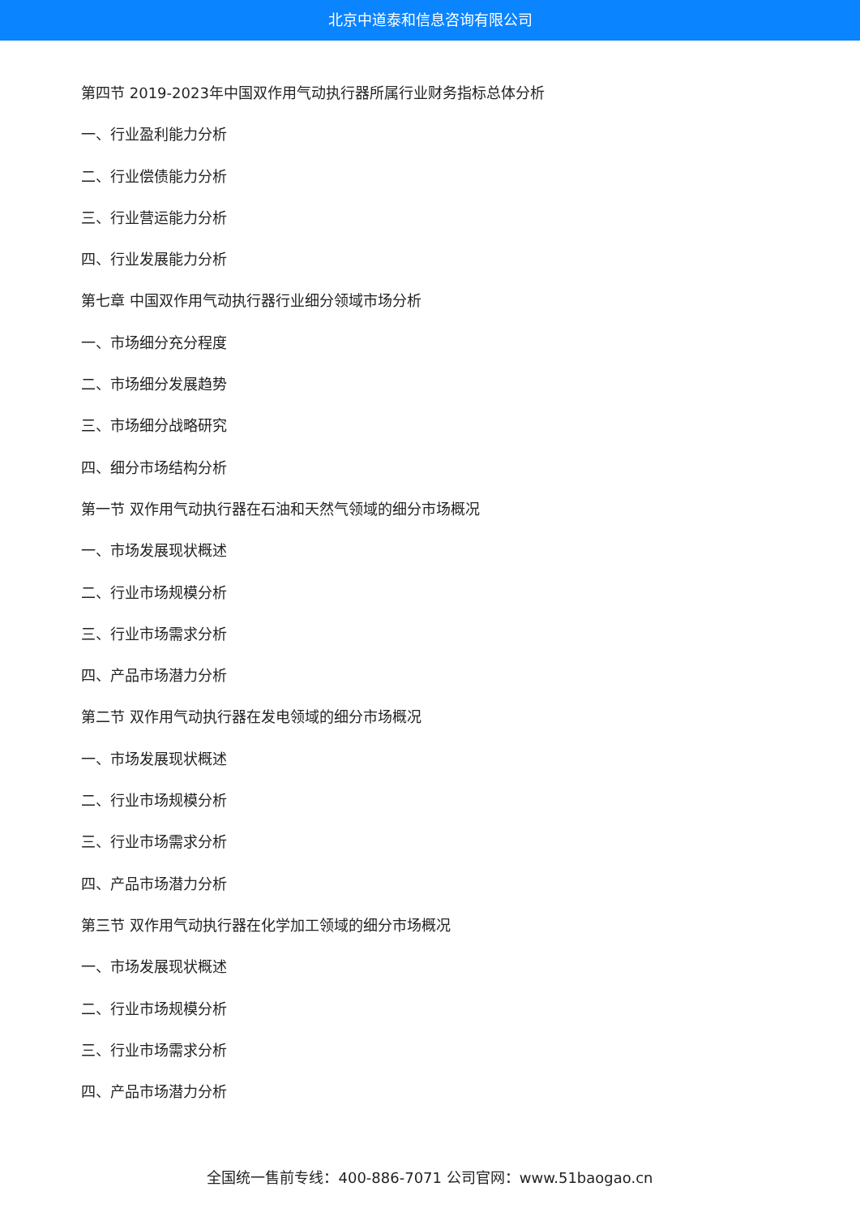北京中道泰和信息咨询有限公司
第四节 2019-2023年中国双作用气动执行器所属行业财务指标总体分析
一、行业盈利能力分析
二、行业偿债能力分析
三、行业营运能力分析
四、行业发展能力分析
第七章 中国双作用气动执行器行业细分领域市场分析
一、市场细分充分程度
二、市场细分发展趋势
三、市场细分战略研究
四、细分市场结构分析
第一节 双作用气动执行器在石油和天然气领域的细分市场概况
一、市场发展现状概述
二、行业市场规模分析
三、行业市场需求分析
四、产品市场潜力分析
第二节 双作用气动执行器在发电领域的细分市场概况
一、市场发展现状概述
二、行业市场规模分析
三、行业市场需求分析
四、产品市场潜力分析
第三节 双作用气动执行器在化学加工领域的细分市场概况
一、市场发展现状概述
二、行业市场规模分析
三、行业市场需求分析
四、产品市场潜力分析
全国统一售前专线：400-886-7071 公司官网：www.51baogao.cn